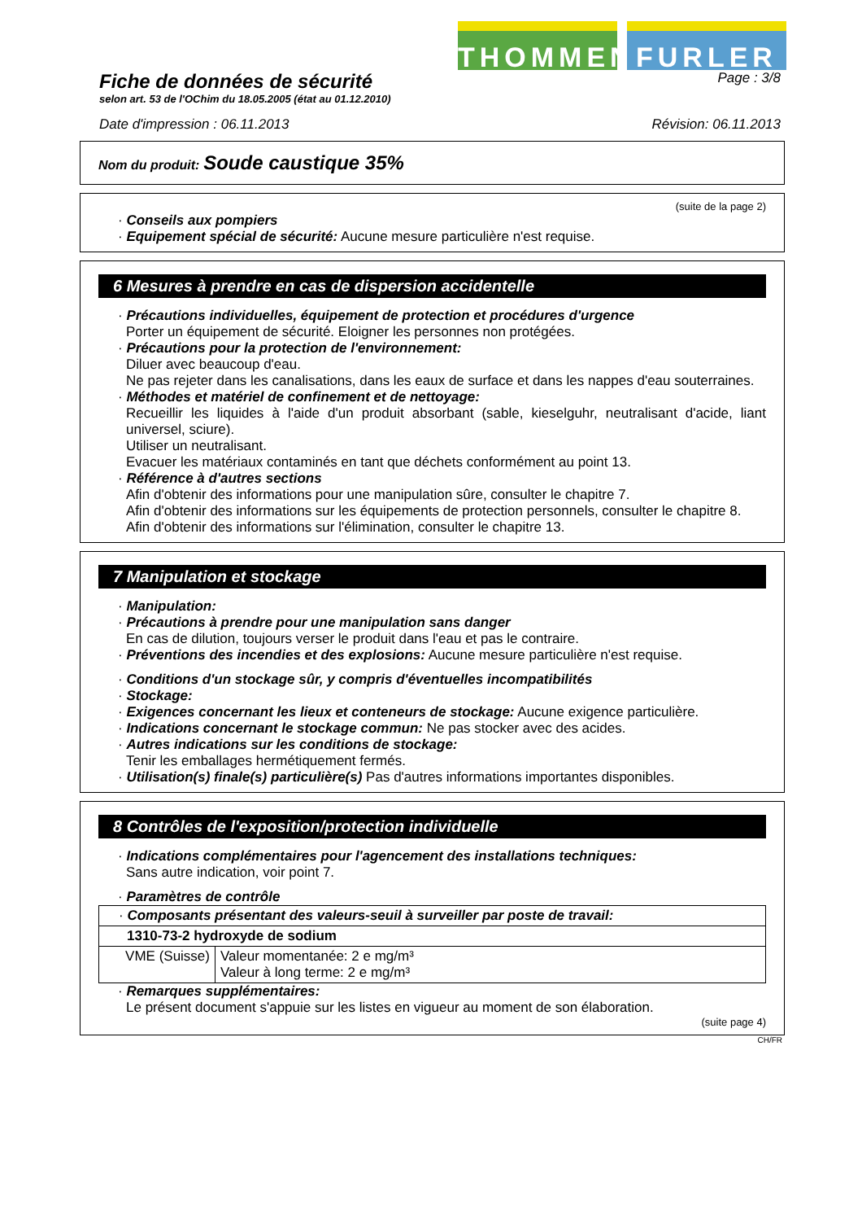THOMMEN FURLER
Fiche de données de sécurité
Page : 3/8
selon art. 53 de l'OChim du 18.05.2005 (état au 01.12.2010)
Date d'impression : 06.11.2013 Révision: 06.11.2013
Nom du produit: Soude caustique 35%
(suite de la page 2)
· Conseils aux pompiers
· Equipement spécial de sécurité: Aucune mesure particulière n'est requise.
6 Mesures à prendre en cas de dispersion accidentelle
· Précautions individuelles, équipement de protection et procédures d'urgence
Porter un équipement de sécurité. Eloigner les personnes non protégées.
· Précautions pour la protection de l'environnement:
Diluer avec beaucoup d'eau.
Ne pas rejeter dans les canalisations, dans les eaux de surface et dans les nappes d'eau souterraines.
· Méthodes et matériel de confinement et de nettoyage:
Recueillir les liquides à l'aide d'un produit absorbant (sable, kieselguhr, neutralisant d'acide, liant universel, sciure).
Utiliser un neutralisant.
Evacuer les matériaux contaminés en tant que déchets conformément au point 13.
· Référence à d'autres sections
Afin d'obtenir des informations pour une manipulation sûre, consulter le chapitre 7.
Afin d'obtenir des informations sur les équipements de protection personnels, consulter le chapitre 8.
Afin d'obtenir des informations sur l'élimination, consulter le chapitre 13.
7 Manipulation et stockage
· Manipulation:
· Précautions à prendre pour une manipulation sans danger
En cas de dilution, toujours verser le produit dans l'eau et pas le contraire.
· Préventions des incendies et des explosions: Aucune mesure particulière n'est requise.
· Conditions d'un stockage sûr, y compris d'éventuelles incompatibilités
· Stockage:
· Exigences concernant les lieux et conteneurs de stockage: Aucune exigence particulière.
· Indications concernant le stockage commun: Ne pas stocker avec des acides.
· Autres indications sur les conditions de stockage:
Tenir les emballages hermétiquement fermés.
· Utilisation(s) finale(s) particulière(s) Pas d'autres informations importantes disponibles.
8 Contrôles de l'exposition/protection individuelle
· Indications complémentaires pour l'agencement des installations techniques:
Sans autre indication, voir point 7.
· Paramètres de contrôle
| · Composants présentant des valeurs-seuil à surveiller par poste de travail: | |
| 1310-73-2 hydroxyde de sodium | |
| VME (Suisse) | Valeur momentanée: 2 e mg/m³ Valeur à long terme: 2 e mg/m³ |
· Remarques supplémentaires:
Le présent document s'appuie sur les listes en vigueur au moment de son élaboration.
(suite page 4)
CH/FR